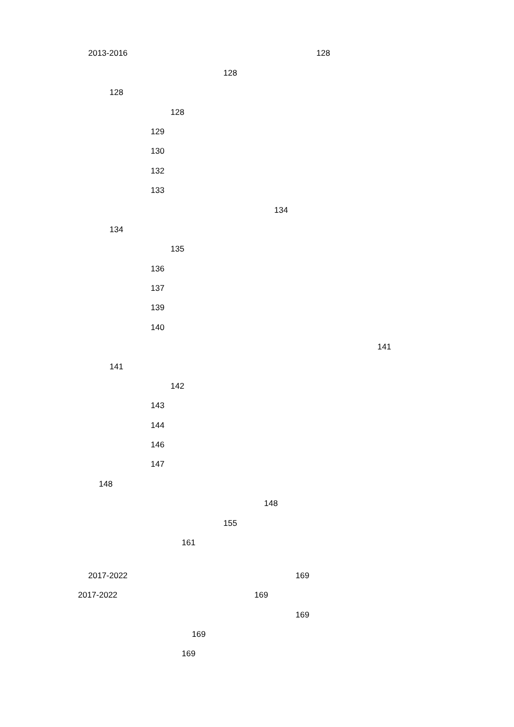2013-2016 128
128
128
128
129
130
132
133
134
134
135
136
137
139
140
141
141
142
143
144
146
147
148
148
155
161
2017-2022 169
2017-2022 169
169
169
169